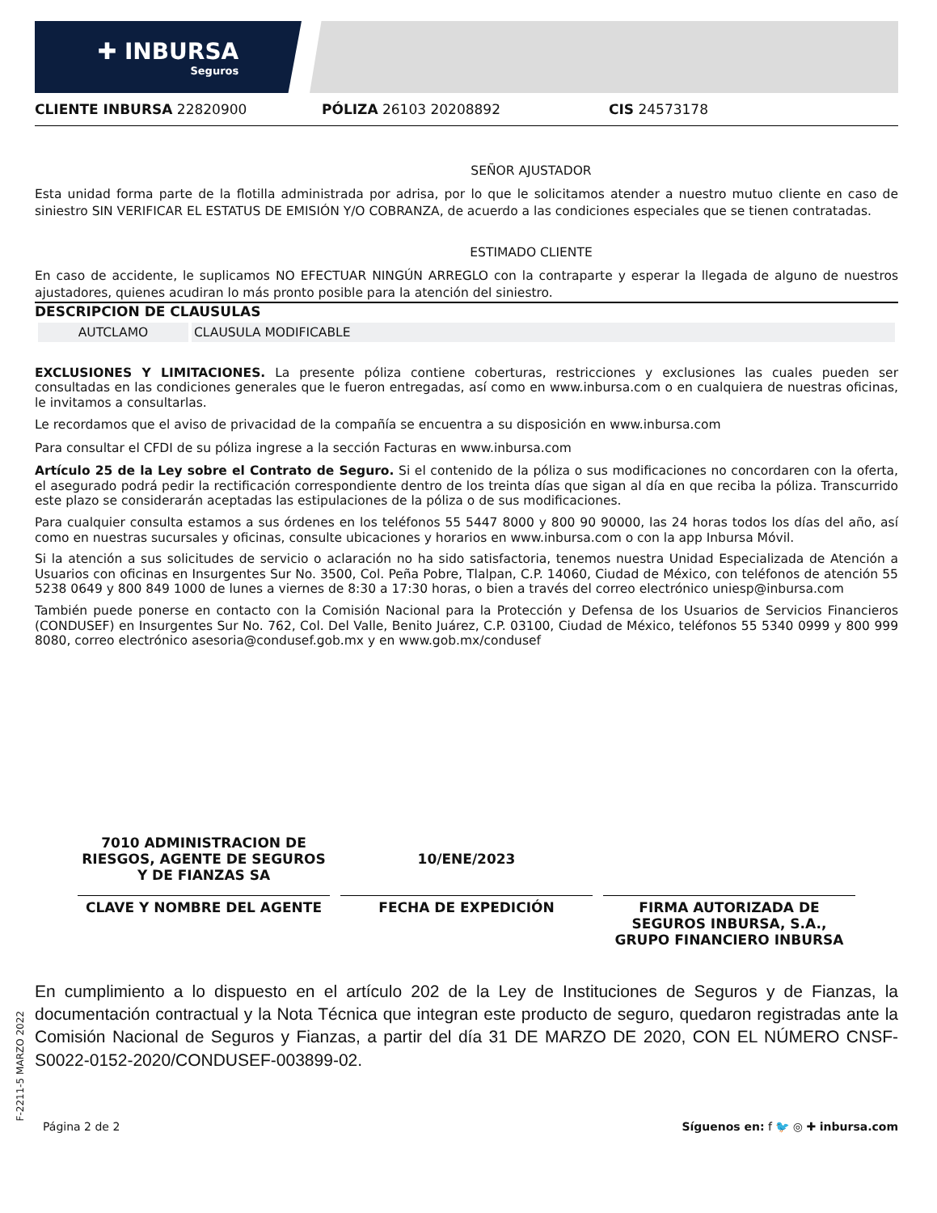✚ INBURSA
Seguros
CLIENTE INBURSA 22820900 PÓLIZA 26103 20208892 CIS 24573178
SEÑOR AJUSTADOR
Esta unidad forma parte de la flotilla administrada por adrisa, por lo que le solicitamos atender a nuestro mutuo cliente en caso de siniestro SIN VERIFICAR EL ESTATUS DE EMISIÓN Y/O COBRANZA, de acuerdo a las condiciones especiales que se tienen contratadas.
ESTIMADO CLIENTE
En caso de accidente, le suplicamos NO EFECTUAR NINGÚN ARREGLO con la contraparte y esperar la llegada de alguno de nuestros ajustadores, quienes acudiran lo más pronto posible para la atención del siniestro.
DESCRIPCION DE CLAUSULAS
| AUTCLAMO | CLAUSULA MODIFICABLE |
EXCLUSIONES Y LIMITACIONES. La presente póliza contiene coberturas, restricciones y exclusiones las cuales pueden ser consultadas en las condiciones generales que le fueron entregadas, así como en www.inbursa.com o en cualquiera de nuestras oficinas, le invitamos a consultarlas.
Le recordamos que el aviso de privacidad de la compañía se encuentra a su disposición en www.inbursa.com
Para consultar el CFDI de su póliza ingrese a la sección Facturas en www.inbursa.com
Artículo 25 de la Ley sobre el Contrato de Seguro. Si el contenido de la póliza o sus modificaciones no concordaren con la oferta, el asegurado podrá pedir la rectificación correspondiente dentro de los treinta días que sigan al día en que reciba la póliza. Transcurrido este plazo se considerarán aceptadas las estipulaciones de la póliza o de sus modificaciones.
Para cualquier consulta estamos a sus órdenes en los teléfonos 55 5447 8000 y 800 90 90000, las 24 horas todos los días del año, así como en nuestras sucursales y oficinas, consulte ubicaciones y horarios en www.inbursa.com o con la app Inbursa Móvil.
Si la atención a sus solicitudes de servicio o aclaración no ha sido satisfactoria, tenemos nuestra Unidad Especializada de Atención a Usuarios con oficinas en Insurgentes Sur No. 3500, Col. Peña Pobre, Tlalpan, C.P. 14060, Ciudad de México, con teléfonos de atención 55 5238 0649 y 800 849 1000 de lunes a viernes de 8:30 a 17:30 horas, o bien a través del correo electrónico uniesp@inbursa.com
También puede ponerse en contacto con la Comisión Nacional para la Protección y Defensa de los Usuarios de Servicios Financieros (CONDUSEF) en Insurgentes Sur No. 762, Col. Del Valle, Benito Juárez, C.P. 03100, Ciudad de México, teléfonos 55 5340 0999 y 800 999 8080, correo electrónico asesoria@condusef.gob.mx y en www.gob.mx/condusef
7010 ADMINISTRACION DE RIESGOS, AGENTE DE SEGUROS Y DE FIANZAS SA
CLAVE Y NOMBRE DEL AGENTE
10/ENE/2023
FECHA DE EXPEDICIÓN
FIRMA AUTORIZADA DE SEGUROS INBURSA, S.A., GRUPO FINANCIERO INBURSA
En cumplimiento a lo dispuesto en el artículo 202 de la Ley de Instituciones de Seguros y de Fianzas, la documentación contractual y la Nota Técnica que integran este producto de seguro, quedaron registradas ante la Comisión Nacional de Seguros y Fianzas, a partir del día 31 DE MARZO DE 2020, CON EL NÚMERO CNSF-S0022-0152-2020/CONDUSEF-003899-02.
Página 2 de 2 Síguenos en: f 🐦 ◎ ✚ inbursa.com
F-2211-5 MARZO 2022